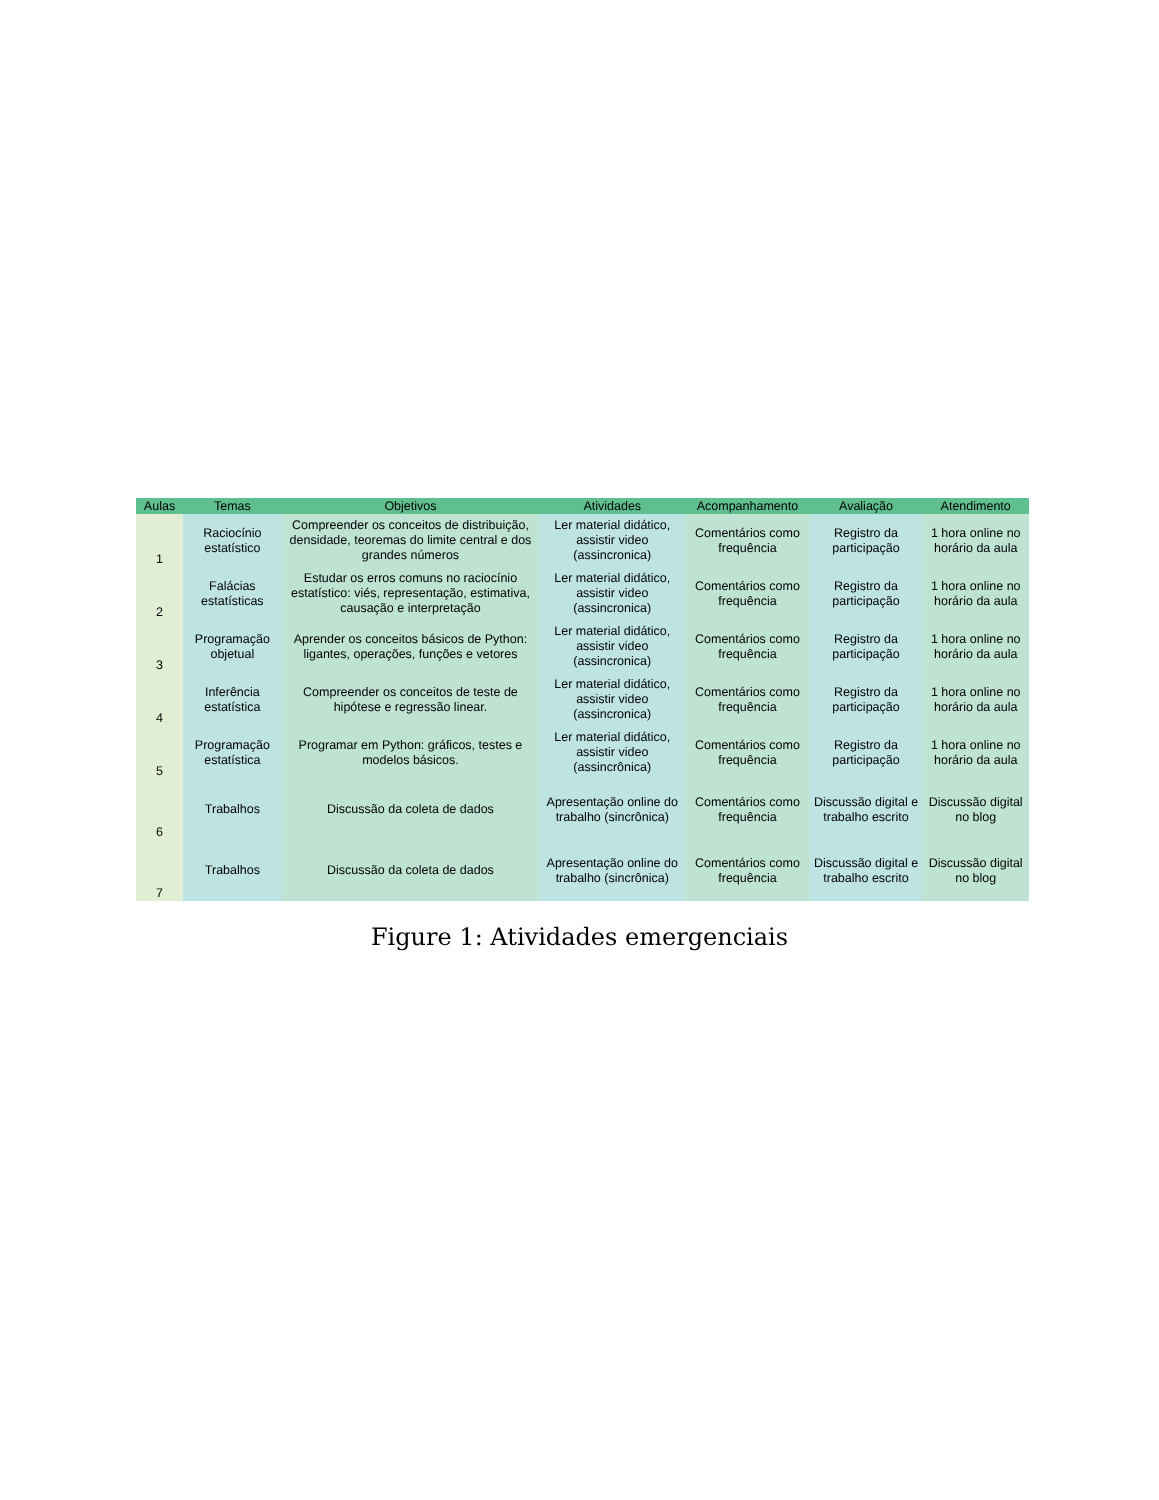| Aulas | Temas | Objetivos | Atividades | Acompanhamento | Avaliação | Atendimento |
| --- | --- | --- | --- | --- | --- | --- |
| 1 | Raciocínio estatístico | Compreender os conceitos de distribuição, densidade, teoremas do limite central e dos grandes números | Ler material didático, assistir video (assincronica) | Comentários como frequência | Registro da participação | 1 hora online no horário da aula |
| 2 | Falácias estatísticas | Estudar os erros comuns no raciocínio estatístico: viés, representação, estimativa, causação e interpretação | Ler material didático, assistir video (assincronica) | Comentários como frequência | Registro da participação | 1 hora online no horário da aula |
| 3 | Programação objetual | Aprender os conceitos básicos de Python: ligantes, operações, funções e vetores | Ler material didático, assistir video (assincronica) | Comentários como frequência | Registro da participação | 1 hora online no horário da aula |
| 4 | Inferência estatística | Compreender os conceitos de teste de hipótese e regressão linear. | Ler material didático, assistir video (assincronica) | Comentários como frequência | Registro da participação | 1 hora online no horário da aula |
| 5 | Programação estatística | Programar em Python: gráficos, testes e modelos básicos. | Ler material didático, assistir video (assincrônica) | Comentários como frequência | Registro da participação | 1 hora online no horário da aula |
| 6 | Trabalhos | Discussão da coleta de dados | Apresentação online do trabalho (sincrônica) | Comentários como frequência | Discussão digital e trabalho escrito | Discussão digital no blog |
| 7 | Trabalhos | Discussão da coleta de dados | Apresentação online do trabalho (sincrônica) | Comentários como frequência | Discussão digital e trabalho escrito | Discussão digital no blog |
Figure 1: Atividades emergenciais